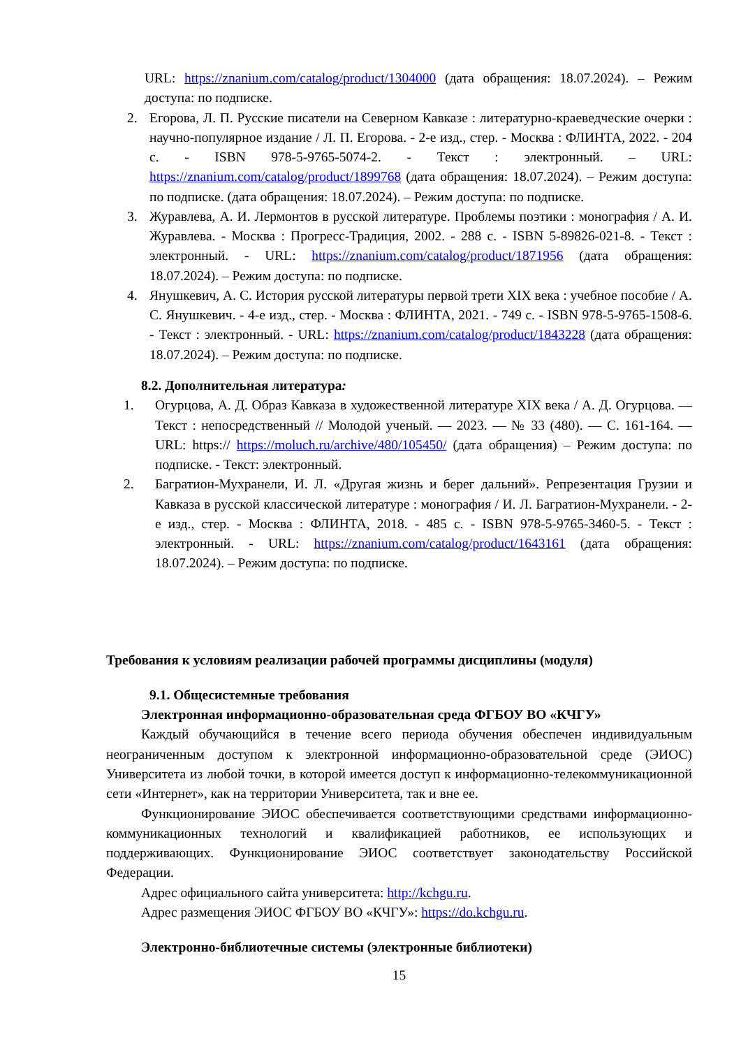URL: https://znanium.com/catalog/product/1304000 (дата обращения: 18.07.2024). – Режим доступа: по подписке.
2. Егорова, Л. П. Русские писатели на Северном Кавказе : литературно-краеведческие очерки : научно-популярное издание / Л. П. Егорова. - 2-е изд., стер. - Москва : ФЛИНТА, 2022. - 204 с. - ISBN 978-5-9765-5074-2. - Текст : электронный. – URL: https://znanium.com/catalog/product/1899768 (дата обращения: 18.07.2024). – Режим доступа: по подписке. (дата обращения: 18.07.2024). – Режим доступа: по подписке.
3. Журавлева, А. И. Лермонтов в русской литературе. Проблемы поэтики : монография / А. И. Журавлева. - Москва : Прогресс-Традиция, 2002. - 288 с. - ISBN 5-89826-021-8. - Текст : электронный. - URL: https://znanium.com/catalog/product/1871956 (дата обращения: 18.07.2024). – Режим доступа: по подписке.
4. Янушкевич, А. С. История русской литературы первой трети XIX века : учебное пособие / А. С. Янушкевич. - 4-е изд., стер. - Москва : ФЛИНТА, 2021. - 749 с. - ISBN 978-5-9765-1508-6. - Текст : электронный. - URL: https://znanium.com/catalog/product/1843228 (дата обращения: 18.07.2024). – Режим доступа: по подписке.
8.2. Дополнительная литература:
1. Огурцова, А. Д. Образ Кавказа в художественной литературе XIX века / А. Д. Огурцова. — Текст : непосредственный // Молодой ученый. — 2023. — № 33 (480). — С. 161-164. — URL: https:// https://moluch.ru/archive/480/105450/ (дата обращения) – Режим доступа: по подписке. - Текст: электронный.
2. Багратион-Мухранели, И. Л. «Другая жизнь и берег дальний». Репрезентация Грузии и Кавказа в русской классической литературе : монография / И. Л. Багратион-Мухранели. - 2-е изд., стер. - Москва : ФЛИНТА, 2018. - 485 с. - ISBN 978-5-9765-3460-5. - Текст : электронный. - URL: https://znanium.com/catalog/product/1643161 (дата обращения: 18.07.2024). – Режим доступа: по подписке.
Требования к условиям реализации рабочей программы дисциплины (модуля)
9.1. Общесистемные требования
Электронная информационно-образовательная среда ФГБОУ ВО «КЧГУ»
Каждый обучающийся в течение всего периода обучения обеспечен индивидуальным неограниченным доступом к электронной информационно-образовательной среде (ЭИОС) Университета из любой точки, в которой имеется доступ к информационно-телекоммуникационной сети «Интернет», как на территории Университета, так и вне ее.
Функционирование ЭИОС обеспечивается соответствующими средствами информационно-коммуникационных технологий и квалификацией работников, ее использующих и поддерживающих. Функционирование ЭИОС соответствует законодательству Российской Федерации.
Адрес официального сайта университета: http://kchgu.ru.
Адрес размещения ЭИОС ФГБОУ ВО «КЧГУ»: https://do.kchgu.ru.
Электронно-библиотечные системы (электронные библиотеки)
15